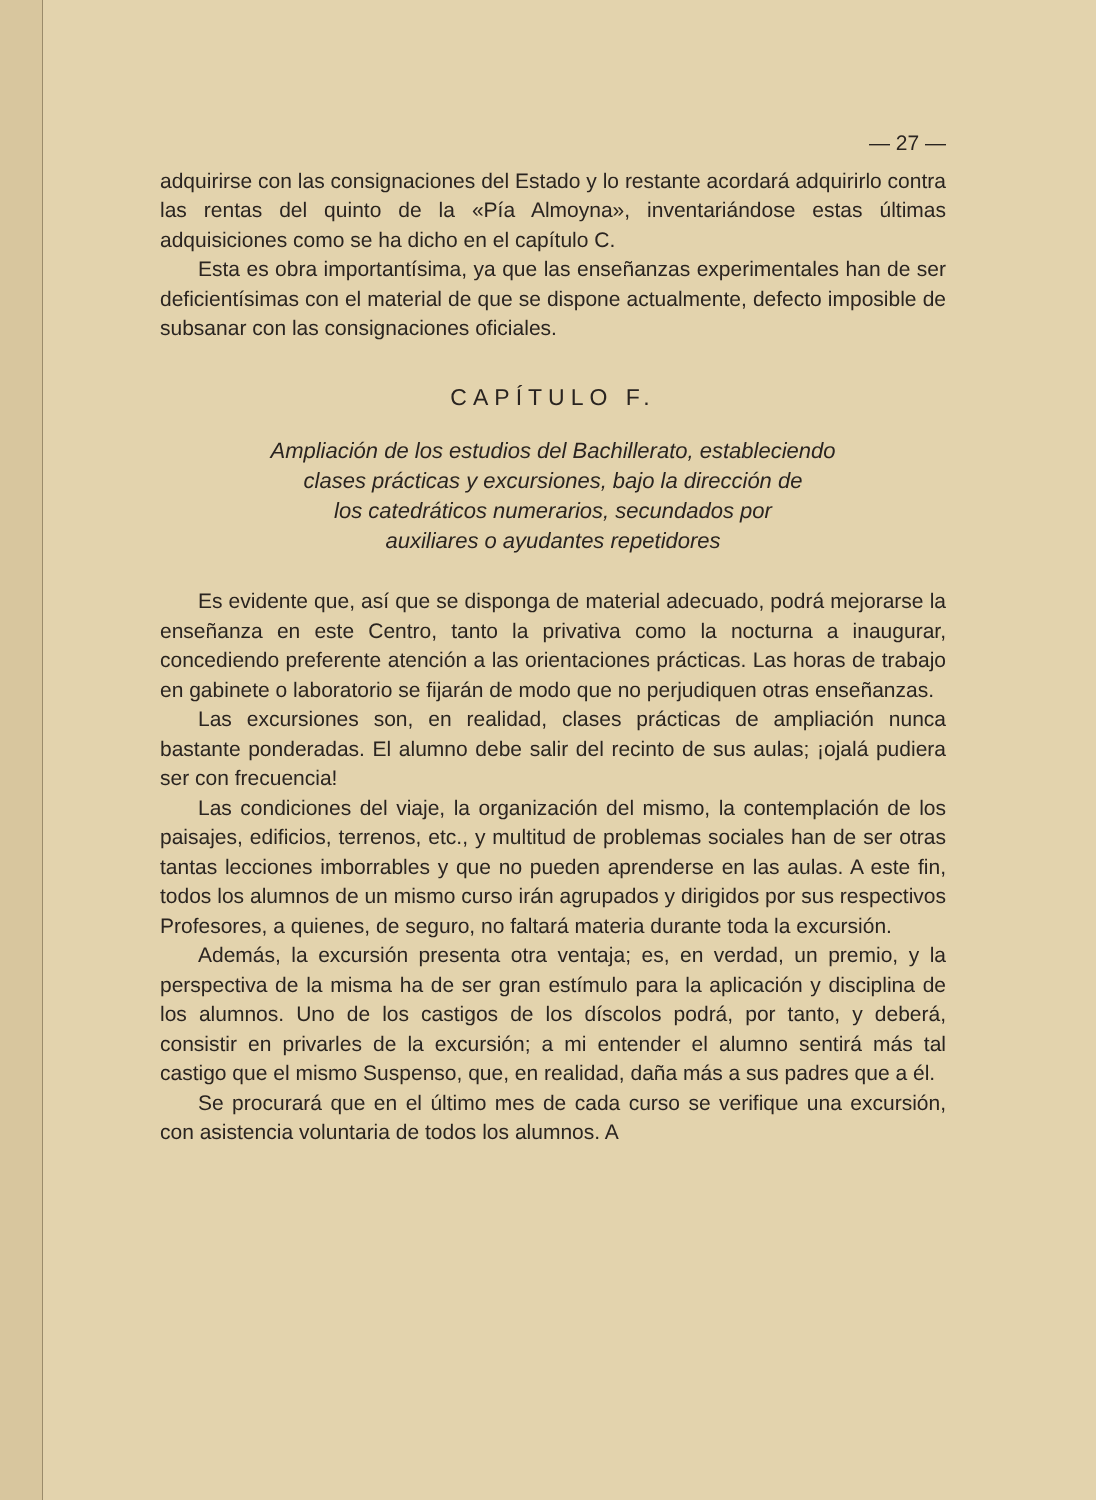— 27 —
adquirirse con las consignaciones del Estado y lo restante acordará adquirirlo contra las rentas del quinto de la «Pía Almoyna», inventariándose estas últimas adquisiciones como se ha dicho en el capítulo C.
Esta es obra importantísima, ya que las enseñanzas experimentales han de ser deficientísimas con el material de que se dispone actualmente, defecto imposible de subsanar con las consignaciones oficiales.
CAPÍTULO F.
Ampliación de los estudios del Bachillerato, estableciendo
clases prácticas y excursiones, bajo la dirección de
los catedráticos numerarios, secundados por
auxiliares o ayudantes repetidores
Es evidente que, así que se disponga de material adecuado, podrá mejorarse la enseñanza en este Centro, tanto la privativa como la nocturna a inaugurar, concediendo preferente atención a las orientaciones prácticas. Las horas de trabajo en gabinete o laboratorio se fijarán de modo que no perjudiquen otras enseñanzas.
Las excursiones son, en realidad, clases prácticas de ampliación nunca bastante ponderadas. El alumno debe salir del recinto de sus aulas; ¡ojalá pudiera ser con frecuencia!
Las condiciones del viaje, la organización del mismo, la contemplación de los paisajes, edificios, terrenos, etc., y multitud de problemas sociales han de ser otras tantas lecciones imborrables y que no pueden aprenderse en las aulas. A este fin, todos los alumnos de un mismo curso irán agrupados y dirigidos por sus respectivos Profesores, a quienes, de seguro, no faltará materia durante toda la excursión.
Además, la excursión presenta otra ventaja; es, en verdad, un premio, y la perspectiva de la misma ha de ser gran estímulo para la aplicación y disciplina de los alumnos. Uno de los castigos de los díscolos podrá, por tanto, y deberá, consistir en privarles de la excursión; a mi entender el alumno sentirá más tal castigo que el mismo Suspenso, que, en realidad, daña más a sus padres que a él.
Se procurará que en el último mes de cada curso se verifique una excursión, con asistencia voluntaria de todos los alumnos. A